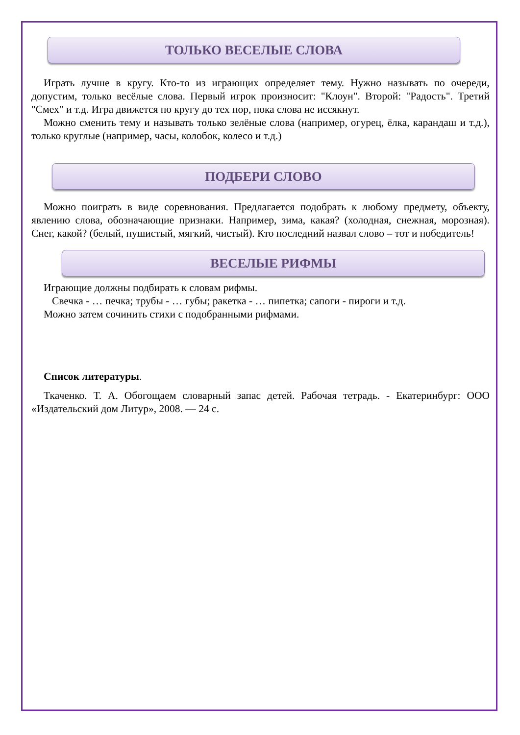ТОЛЬКО ВЕСЕЛЫЕ СЛОВА
Играть лучше в кругу. Кто-то из играющих определяет тему. Нужно называть по очереди, допустим, только весёлые слова. Первый игрок произносит: "Клоун". Второй: "Радость". Третий "Смех" и т.д. Игра движется по кругу до тех пор, пока слова не иссякнут.
Можно сменить тему и называть только зелёные слова (например, огурец, ёлка, карандаш и т.д.), только круглые (например, часы, колобок, колесо и т.д.)
ПОДБЕРИ СЛОВО
Можно поиграть в виде соревнования. Предлагается подобрать к любому предмету, объекту, явлению слова, обозначающие признаки. Например, зима, какая? (холодная, снежная, морозная). Снег, какой? (белый, пушистый, мягкий, чистый). Кто последний назвал слово – тот и победитель!
ВЕСЕЛЫЕ РИФМЫ
Играющие должны подбирать к словам рифмы.
Свечка - … печка; трубы - … губы; ракетка - … пипетка; сапоги - пироги и т.д.
Можно затем сочинить стихи с подобранными рифмами.
Список литературы.
Ткаченко. Т. А. Обогощаем словарный запас детей. Рабочая тетрадь. - Екатеринбург: ООО «Издательский дом Литур», 2008. — 24 с.